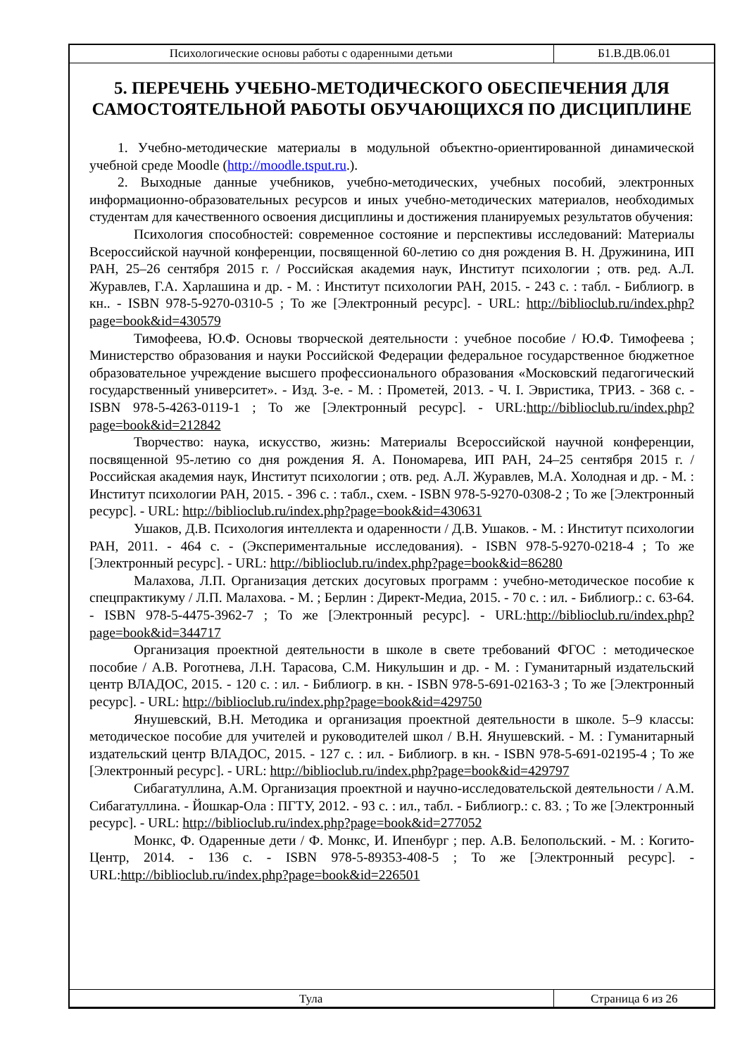| Психологические основы работы с одаренными детьми | Б1.В.ДВ.06.01 |
5. ПЕРЕЧЕНЬ УЧЕБНО-МЕТОДИЧЕСКОГО ОБЕСПЕЧЕНИЯ ДЛЯ САМОСТОЯТЕЛЬНОЙ РАБОТЫ ОБУЧАЮЩИХСЯ ПО ДИСЦИПЛИНЕ
1. Учебно-методические материалы в модульной объектно-ориентированной динамической учебной среде Moodle (http://moodle.tsput.ru.).
2. Выходные данные учебников, учебно-методических, учебных пособий, электронных информационно-образовательных ресурсов и иных учебно-методических материалов, необходимых студентам для качественного освоения дисциплины и достижения планируемых результатов обучения:
Психология способностей: современное состояние и перспективы исследований: Материалы Всероссийской научной конференции, посвященной 60-летию со дня рождения В. Н. Дружинина, ИП РАН, 25–26 сентября 2015 г. / Российская академия наук, Институт психологии ; отв. ред. А.Л. Журавлев, Г.А. Харлашина и др. - М. : Институт психологии РАН, 2015. - 243 с. : табл. - Библиогр. в кн.. - ISBN 978-5-9270-0310-5 ; То же [Электронный ресурс]. - URL: http://biblioclub.ru/index.php?page=book&id=430579
Тимофеева, Ю.Ф. Основы творческой деятельности : учебное пособие / Ю.Ф. Тимофеева ; Министерство образования и науки Российской Федерации федеральное государственное бюджетное образовательное учреждение высшего профессионального образования «Московский педагогический государственный университет». - Изд. 3-е. - М. : Прометей, 2013. - Ч. I. Эвристика, ТРИЗ. - 368 с. - ISBN 978-5-4263-0119-1 ; То же [Электронный ресурс]. - URL:http://biblioclub.ru/index.php?page=book&id=212842
Творчество: наука, искусство, жизнь: Материалы Всероссийской научной конференции, посвященной 95-летию со дня рождения Я. А. Пономарева, ИП РАН, 24–25 сентября 2015 г. / Российская академия наук, Институт психологии ; отв. ред. А.Л. Журавлев, М.А. Холодная и др. - М. : Институт психологии РАН, 2015. - 396 с. : табл., схем. - ISBN 978-5-9270-0308-2 ; То же [Электронный ресурс]. - URL: http://biblioclub.ru/index.php?page=book&id=430631
Ушаков, Д.В. Психология интеллекта и одаренности / Д.В. Ушаков. - М. : Институт психологии РАН, 2011. - 464 с. - (Экспериментальные исследования). - ISBN 978-5-9270-0218-4 ; То же [Электронный ресурс]. - URL: http://biblioclub.ru/index.php?page=book&id=86280
Малахова, Л.П. Организация детских досуговых программ : учебно-методическое пособие к спецпрактикуму / Л.П. Малахова. - М. ; Берлин : Директ-Медиа, 2015. - 70 с. : ил. - Библиогр.: с. 63-64. - ISBN 978-5-4475-3962-7 ; То же [Электронный ресурс]. - URL:http://biblioclub.ru/index.php?page=book&id=344717
Организация проектной деятельности в школе в свете требований ФГОС : методическое пособие / А.В. Роготнева, Л.Н. Тарасова, С.М. Никульшин и др. - М. : Гуманитарный издательский центр ВЛАДОС, 2015. - 120 с. : ил. - Библиогр. в кн. - ISBN 978-5-691-02163-3 ; То же [Электронный ресурс]. - URL: http://biblioclub.ru/index.php?page=book&id=429750
Янушевский, В.Н. Методика и организация проектной деятельности в школе. 5–9 классы: методическое пособие для учителей и руководителей школ / В.Н. Янушевский. - М. : Гуманитарный издательский центр ВЛАДОС, 2015. - 127 с. : ил. - Библиогр. в кн. - ISBN 978-5-691-02195-4 ; То же [Электронный ресурс]. - URL: http://biblioclub.ru/index.php?page=book&id=429797
Сибагатуллина, А.М. Организация проектной и научно-исследовательской деятельности / А.М. Сибагатуллина. - Йошкар-Ола : ПГТУ, 2012. - 93 с. : ил., табл. - Библиогр.: с. 83. ; То же [Электронный ресурс]. - URL: http://biblioclub.ru/index.php?page=book&id=277052
Монкс, Ф. Одаренные дети / Ф. Монкс, И. Ипенбург ; пер. А.В. Белопольский. - М. : Когито-Центр, 2014. - 136 с. - ISBN 978-5-89353-408-5 ; То же [Электронный ресурс]. - URL:http://biblioclub.ru/index.php?page=book&id=226501
| Тула | Страница 6 из 26 |